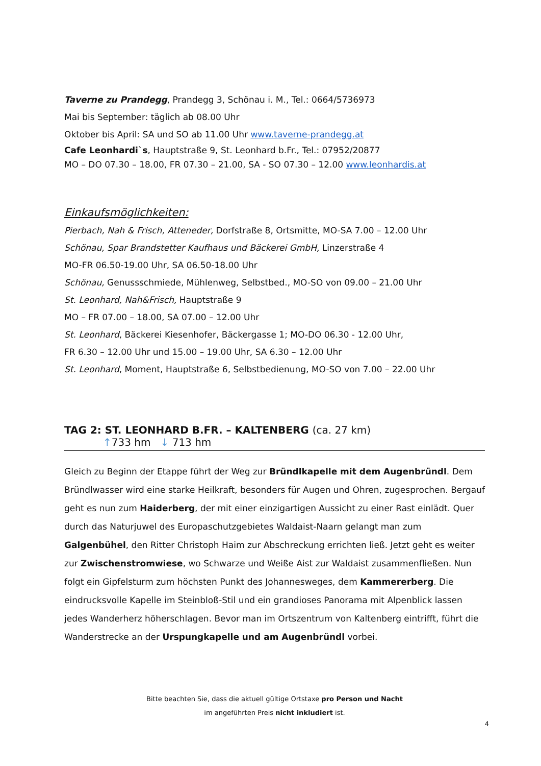Taverne zu Prandegg, Prandegg 3, Schönau i. M., Tel.: 0664/5736973
Mai bis September: täglich ab 08.00 Uhr
Oktober bis April: SA und SO ab 11.00 Uhr www.taverne-prandegg.at
Cafe Leonhardi`s, Hauptstraße 9, St. Leonhard b.Fr., Tel.: 07952/20877
MO – DO 07.30 – 18.00, FR 07.30 – 21.00, SA - SO 07.30 – 12.00 www.leonhardis.at
Einkaufsmöglichkeiten:
Pierbach, Nah & Frisch, Atteneder, Dorfstraße 8, Ortsmitte, MO-SA 7.00 – 12.00 Uhr
Schönau, Spar Brandstetter Kaufhaus und Bäckerei GmbH, Linzerstraße 4
MO-FR 06.50-19.00 Uhr, SA 06.50-18.00 Uhr
Schönau, Genussschmiede, Mühlenweg, Selbstbed., MO-SO von 09.00 – 21.00 Uhr
St. Leonhard, Nah&Frisch, Hauptstraße 9
MO – FR 07.00 – 18.00, SA 07.00 – 12.00 Uhr
St. Leonhard, Bäckerei Kiesenhofer, Bäckergasse 1; MO-DO 06.30 - 12.00 Uhr,
FR 6.30 – 12.00 Uhr und 15.00 – 19.00 Uhr, SA 6.30 – 12.00 Uhr
St. Leonhard, Moment, Hauptstraße 6, Selbstbedienung, MO-SO von 7.00 – 22.00 Uhr
TAG 2: ST. LEONHARD B.FR. – KALTENBERG (ca. 27 km)
↑733 hm ↓ 713 hm
Gleich zu Beginn der Etappe führt der Weg zur Bründlkapelle mit dem Augenbründl. Dem Bründlwasser wird eine starke Heilkraft, besonders für Augen und Ohren, zugesprochen. Bergauf geht es nun zum Haiderberg, der mit einer einzigartigen Aussicht zu einer Rast einlädt. Quer durch das Naturjuwel des Europaschutzgebietes Waldaist-Naarn gelangt man zum Galgenbühel, den Ritter Christoph Haim zur Abschreckung errichten ließ. Jetzt geht es weiter zur Zwischenstromwiese, wo Schwarze und Weiße Aist zur Waldaist zusammenfließen. Nun folgt ein Gipfelsturm zum höchsten Punkt des Johannesweges, dem Kammererberg. Die eindrucksvolle Kapelle im Steinbloß-Stil und ein grandioses Panorama mit Alpenblick lassen jedes Wanderherz höherschlagen. Bevor man im Ortszentrum von Kaltenberg eintrifft, führt die Wanderstrecke an der Urspungkapelle und am Augenbründl vorbei.
Bitte beachten Sie, dass die aktuell gültige Ortstaxe pro Person und Nacht
im angeführten Preis nicht inkludiert ist.
4